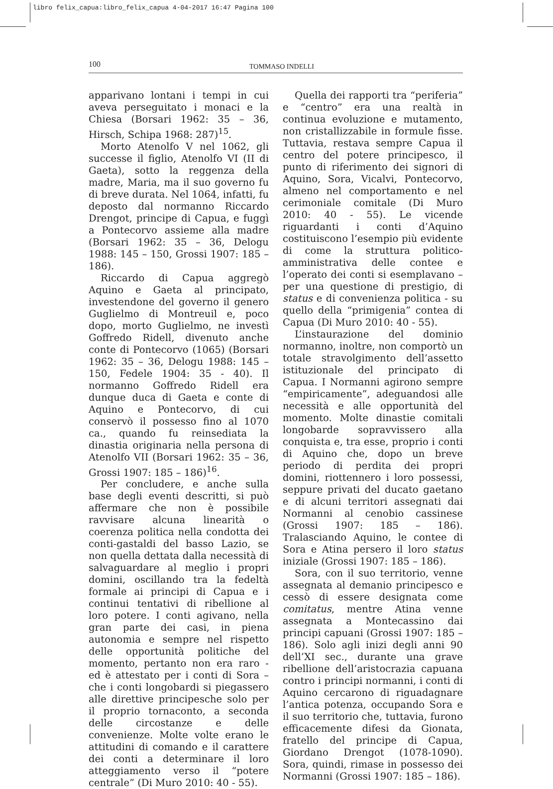libro felix_capua:libro_felix_capua 4-04-2017 16:47 Pagina 100
100
TOMMASO INDELLI
apparivano lontani i tempi in cui aveva perseguitato i monaci e la Chiesa (Borsari 1962: 35 – 36, Hirsch, Schipa 1968: 287)<sup>15</sup>.
Morto Atenolfo V nel 1062, gli successe il figlio, Atenolfo VI (II di Gaeta), sotto la reggenza della madre, Maria, ma il suo governo fu di breve durata. Nel 1064, infatti, fu deposto dal normanno Riccardo Drengot, principe di Capua, e fuggì a Pontecorvo assieme alla madre (Borsari 1962: 35 – 36, Delogu 1988: 145 – 150, Grossi 1907: 185 – 186).
Riccardo di Capua aggregò Aquino e Gaeta al principato, investendone del governo il genero Guglielmo di Montreuil e, poco dopo, morto Guglielmo, ne investì Goffredo Ridell, divenuto anche conte di Pontecorvo (1065) (Borsari 1962: 35 – 36, Delogu 1988: 145 – 150, Fedele 1904: 35 - 40). Il normanno Goffredo Ridell era dunque duca di Gaeta e conte di Aquino e Pontecorvo, di cui conservò il possesso fino al 1070 ca., quando fu reinsediata la dinastia originaria nella persona di Atenolfo VII (Borsari 1962: 35 – 36, Grossi 1907: 185 – 186)<sup>16</sup>.
Per concludere, e anche sulla base degli eventi descritti, si può affermare che non è possibile ravvisare alcuna linearità o coerenza politica nella condotta dei conti-gastaldi del basso Lazio, se non quella dettata dalla necessità di salvaguardare al meglio i propri domini, oscillando tra la fedeltà formale ai principi di Capua e i continui tentativi di ribellione al loro potere. I conti agivano, nella gran parte dei casi, in piena autonomia e sempre nel rispetto delle opportunità politiche del momento, pertanto non era raro - ed è attestato per i conti di Sora – che i conti longobardi si piegassero alle direttive principesche solo per il proprio tornaconto, a seconda delle circostanze e delle convenienze. Molte volte erano le attitudini di comando e il carattere dei conti a determinare il loro atteggiamento verso il “potere centrale” (Di Muro 2010: 40 - 55).
Quella dei rapporti tra “periferia” e “centro” era una realtà in continua evoluzione e mutamento, non cristallizzabile in formule fisse. Tuttavia, restava sempre Capua il centro del potere principesco, il punto di riferimento dei signori di Aquino, Sora, Vicalvi, Pontecorvo, almeno nel comportamento e nel cerimoniale comitale (Di Muro 2010: 40 - 55). Le vicende riguardanti i conti d’Aquino costituiscono l’esempio più evidente di come la struttura politico-amministrativa delle contee e l’operato dei conti si esemplavano – per una questione di prestigio, di status e di convenienza politica - su quello della “primigenia” contea di Capua (Di Muro 2010: 40 - 55).
L’instaurazione del dominio normanno, inoltre, non comportò un totale stravolgimento dell’assetto istituzionale del principato di Capua. I Normanni agirono sempre “empiricamente”, adeguandosi alle necessità e alle opportunità del momento. Molte dinastie comitali longobarde sopravvissero alla conquista e, tra esse, proprio i conti di Aquino che, dopo un breve periodo di perdita dei propri domini, riottennero i loro possessi, seppure privati del ducato gaetano e di alcuni territori assegnati dai Normanni al cenobio cassinese (Grossi 1907: 185 – 186). Tralasciando Aquino, le contee di Sora e Atina persero il loro status iniziale (Grossi 1907: 185 – 186).
Sora, con il suo territorio, venne assegnata al demanio principesco e cessò di essere designata come comitatus, mentre Atina venne assegnata a Montecassino dai principi capuani (Grossi 1907: 185 – 186). Solo agli inizi degli anni 90 dell’XI sec., durante una grave ribellione dell’aristocrazia capuana contro i principi normanni, i conti di Aquino cercarono di riguadagnare l’antica potenza, occupando Sora e il suo territorio che, tuttavia, furono efficacemente difesi da Gionata, fratello del principe di Capua, Giordano Drengot (1078-1090). Sora, quindi, rimase in possesso dei Normanni (Grossi 1907: 185 – 186).